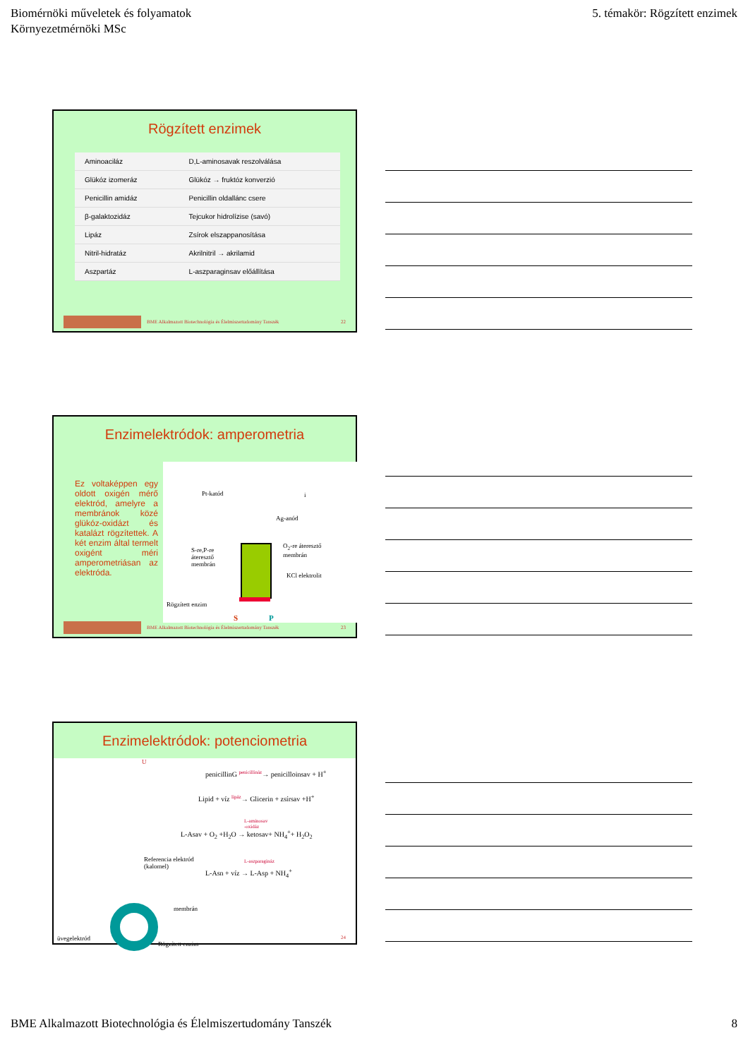Biomérnöki műveletek és folyamatok
Környezetmérnöki MSc
5. témakör: Rögzített enzimek
Rögzített enzimek
| Aminoaciláz | D,L-aminosavak reszolválása |
| Glükóz izomeráz | Glükóz → fruktóz konverzió |
| Penicillin amidáz | Penicillin oldallánc csere |
| β-galaktozidáz | Tejcukor hidrolízise (savó) |
| Lipáz | Zsírok elszappanosítása |
| Nitril-hidratáz | Akrilnitril → akrilamid |
| Aszpartáz | L-aszparaginsav előállítása |
BME Alkalmazott Biotechnológia és Élelmiszertudomány Tanszék 22
Enzimelektródok: amperometria
Ez voltaképpen egy oldott oxigén mérő elektród, amelyre a membránok közé glükóz-oxidázt és katalázt rögzítettek. A két enzim által termelt oxigént méri amperometriásan az elektróda.
Pt-katód i
Ag-anód
O<sub>2</sub>-re áteresztő
membrán
S-re,P-re
áteresztő
membrán
KCl elektrolit
Rögzített enzim
S P
BME Alkalmazott Biotechnológia és Élelmiszertudomány Tanszék 23
Enzimelektródok: potenciometria
U
penicillinG <sup>penicillináz</sup>→ penicilloinsav + H<sup>+</sup>
Lipid + víz <sup>lipáz</sup>→ Glicerin + zsírsav +H<sup>+</sup>
L-aminosav
-oxidáz
L-Asav + O<sub>2</sub> +H<sub>2</sub>O → ketosav+ NH<sub>4</sub><sup>+</sup>+ H<sub>2</sub>O<sub>2</sub>
Referencia elektród
(kalomel)
L-aszparagináz
L-Asn + víz → L-Asp + NH<sub>4</sub><sup>+</sup>
membrán
üvegelektród
Rögzített enzim
24
BME Alkalmazott Biotechnológia és Élelmiszertudomány Tanszék
8